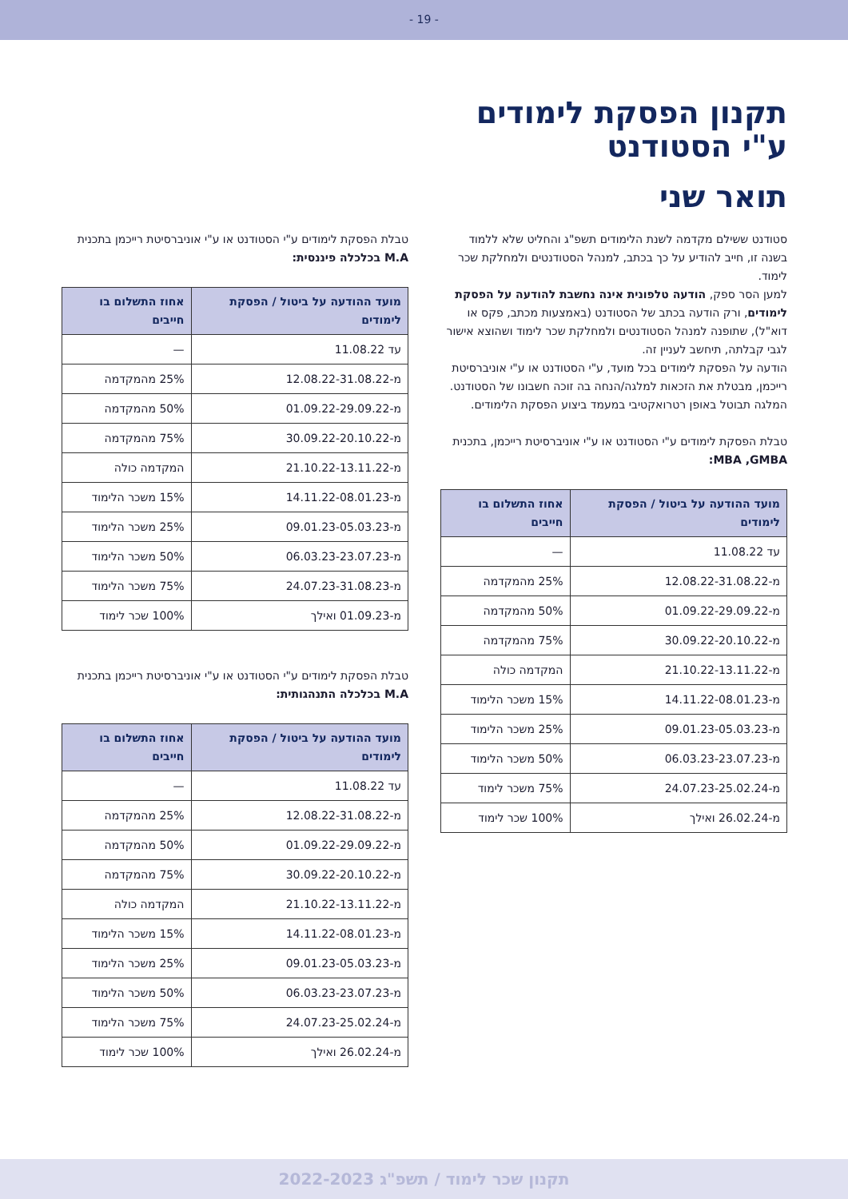- 19 -
תקנון הפסקת לימודים
ע"י הסטודנט
תואר שני
סטודנט ששילם מקדמה לשנת הלימודים תשפ"ג והחליט שלא ללמוד בשנה זו, חייב להודיע על כך בכתב, למנהל הסטודנטים ולמחלקת שכר לימוד.
למען הסר ספק, הודעה טלפונית אינה נחשבת להודעה על הפסקת לימודים, ורק הודעה בכתב של הסטודנט (באמצעות מכתב, פקס או דוא"ל), שתופנה למנהל הסטודנטים ולמחלקת שכר לימוד ושהוצא אישור לגבי קבלתה, תיחשב לעניין זה.
הודעה על הפסקת לימודים בכל מועד, ע"י הסטודנט או ע"י אוניברסיטת רייכמן, מבטלת את הזכאות למלגה/הנחה בה זוכה חשבונו של הסטודנט. המלגה תבוטל באופן רטרואקטיבי במעמד ביצוע הפסקת הלימודים.
טבלת הפסקת לימודים ע"י הסטודנט או ע"י אוניברסיטת רייכמן, בתכנית MBA ,GMBA:
| מועד ההודעה על ביטול / הפסקת לימודים | אחוז התשלום בו חייבים |
| --- | --- |
| עד 11.08.22 | — |
| מ-12.08.22-31.08.22 | 25% מהמקדמה |
| מ-01.09.22-29.09.22 | 50% מהמקדמה |
| מ-30.09.22-20.10.22 | 75% מהמקדמה |
| מ-21.10.22-13.11.22 | המקדמה כולה |
| מ-14.11.22-08.01.23 | 15% משכר הלימוד |
| מ-09.01.23-05.03.23 | 25% משכר הלימוד |
| מ-06.03.23-23.07.23 | 50% משכר הלימוד |
| מ-24.07.23-25.02.24 | 75% משכר לימוד |
| מ-26.02.24 ואילך | 100% שכר לימוד |
טבלת הפסקת לימודים ע"י הסטודנט או ע"י אוניברסיטת רייכמן בתכנית M.A בכלכלה פיננסית:
| מועד ההודעה על ביטול / הפסקת לימודים | אחוז התשלום בו חייבים |
| --- | --- |
| עד 11.08.22 | — |
| מ-12.08.22-31.08.22 | 25% מהמקדמה |
| מ-01.09.22-29.09.22 | 50% מהמקדמה |
| מ-30.09.22-20.10.22 | 75% מהמקדמה |
| מ-21.10.22-13.11.22 | המקדמה כולה |
| מ-14.11.22-08.01.23 | 15% משכר הלימוד |
| מ-09.01.23-05.03.23 | 25% משכר הלימוד |
| מ-06.03.23-23.07.23 | 50% משכר הלימוד |
| מ-24.07.23-31.08.23 | 75% משכר הלימוד |
| מ-01.09.23 ואילך | 100% שכר לימוד |
טבלת הפסקת לימודים ע"י הסטודנט או ע"י אוניברסיטת רייכמן בתכנית M.A בכלכלה התנהגותית:
| מועד ההודעה על ביטול / הפסקת לימודים | אחוז התשלום בו חייבים |
| --- | --- |
| עד 11.08.22 | — |
| מ-12.08.22-31.08.22 | 25% מהמקדמה |
| מ-01.09.22-29.09.22 | 50% מהמקדמה |
| מ-30.09.22-20.10.22 | 75% מהמקדמה |
| מ-21.10.22-13.11.22 | המקדמה כולה |
| מ-14.11.22-08.01.23 | 15% משכר הלימוד |
| מ-09.01.23-05.03.23 | 25% משכר הלימוד |
| מ-06.03.23-23.07.23 | 50% משכר הלימוד |
| מ-24.07.23-25.02.24 | 75% משכר הלימוד |
| מ-26.02.24 ואילך | 100% שכר לימוד |
תקנון שכר לימוד / תשפ"ג 2022-2023